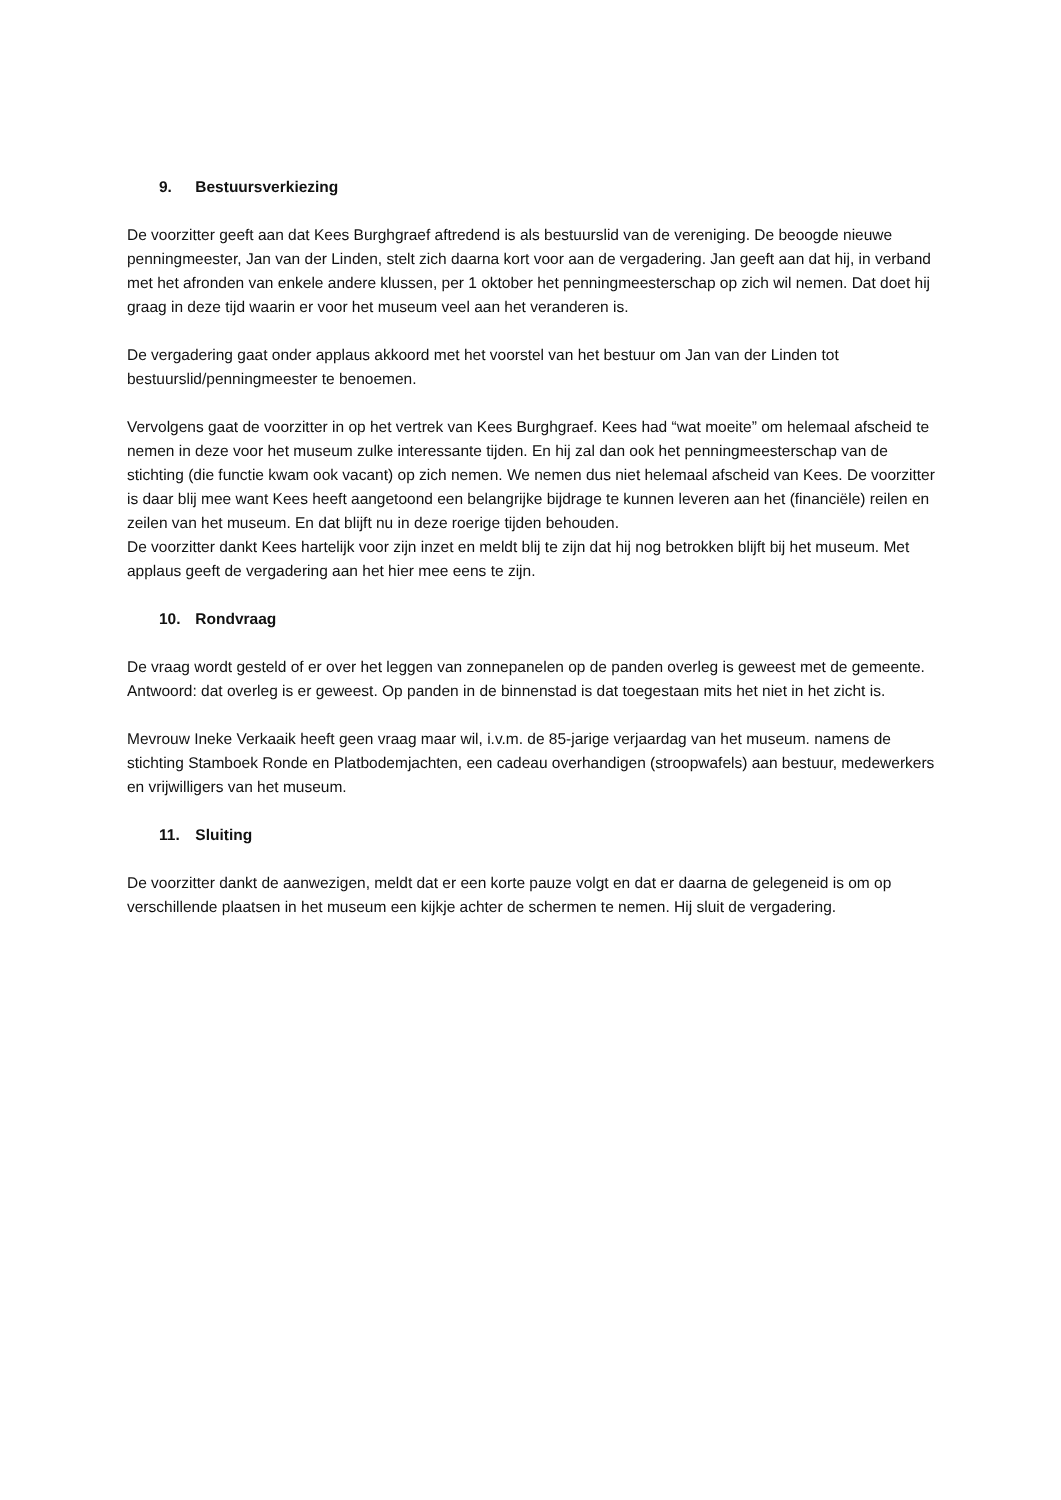9. Bestuursverkiezing
De voorzitter geeft aan dat Kees Burghgraef aftredend is als bestuurslid van de vereniging. De beoogde nieuwe penningmeester, Jan van der Linden, stelt zich daarna kort voor aan de vergadering. Jan geeft aan dat hij, in verband met het afronden van enkele andere klussen, per 1 oktober het penningmeesterschap op zich wil nemen. Dat doet hij graag in deze tijd waarin er voor het museum veel aan het veranderen is.
De vergadering gaat onder applaus akkoord met het voorstel van het bestuur om Jan van der Linden tot bestuurslid/penningmeester te benoemen.
Vervolgens gaat de voorzitter in op het vertrek van Kees Burghgraef. Kees had “wat moeite” om helemaal afscheid te nemen in deze voor het museum zulke interessante tijden. En hij zal dan ook het penningmeesterschap van de stichting (die functie kwam ook vacant) op zich nemen. We nemen dus niet helemaal afscheid van Kees. De voorzitter is daar blij mee want Kees heeft aangetoond een belangrijke bijdrage te kunnen leveren aan het (financiële) reilen en zeilen van het museum. En dat blijft nu in deze roerige tijden behouden.
De voorzitter dankt Kees hartelijk voor zijn inzet en meldt blij te zijn dat hij nog betrokken blijft bij het museum. Met applaus geeft de vergadering aan het hier mee eens te zijn.
10. Rondvraag
De vraag wordt gesteld of er over het leggen van zonnepanelen op de panden overleg is geweest met de gemeente.
Antwoord: dat overleg is er geweest. Op panden in de binnenstad is dat toegestaan mits het niet in het zicht is.
Mevrouw Ineke Verkaaik heeft geen vraag maar wil, i.v.m. de 85-jarige verjaardag van het museum. namens de stichting Stamboek Ronde en Platbodemjachten, een cadeau overhandigen (stroopwafels) aan bestuur, medewerkers en vrijwilligers van het museum.
11. Sluiting
De voorzitter dankt de aanwezigen, meldt dat er een korte pauze volgt en dat er daarna de gelegeneid is om op verschillende plaatsen in het museum een kijkje achter de schermen te nemen. Hij sluit de vergadering.